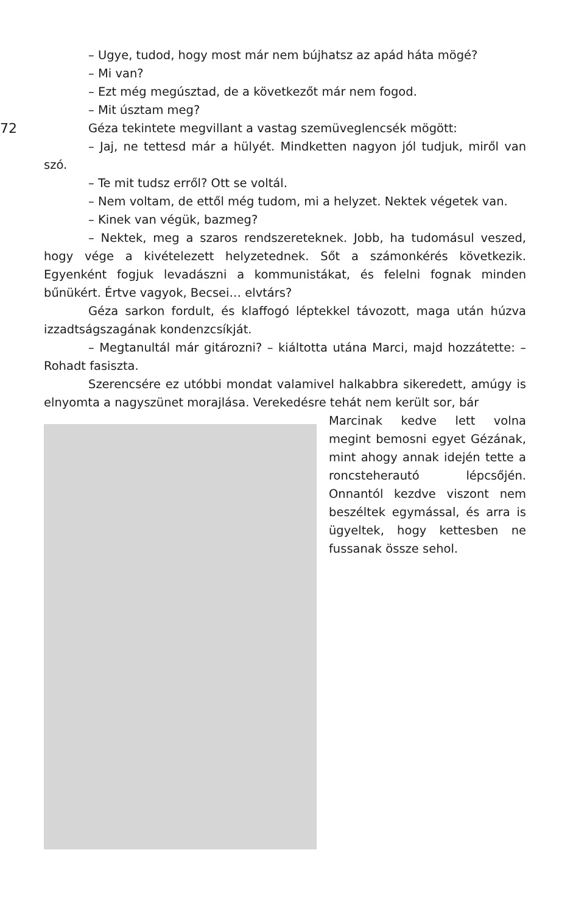– Ugye, tudod, hogy most már nem bújhatsz az apád háta mögé?
– Mi van?
– Ezt még megúsztad, de a következőt már nem fogod.
– Mit úsztam meg?
72 Géza tekintete megvillant a vastag szemüveglencsék mögött:
– Jaj, ne tettesd már a hülyét. Mindketten nagyon jól tudjuk, miről van szó.
– Te mit tudsz erről? Ott se voltál.
– Nem voltam, de ettől még tudom, mi a helyzet. Nektek végetek van.
– Kinek van végük, bazmeg?
– Nektek, meg a szaros rendszereteknek. Jobb, ha tudomásul veszed, hogy vége a kivételezett helyzetednek. Sőt a számonkérés következik. Egyenként fogjuk levadászni a kommunistákat, és felelni fognak minden bűnükért. Értve vagyok, Becsei… elvtárs?
Géza sarkon fordult, és klaffogó léptekkel távozott, maga után húzva izzadtságszagának kondenzcsíkját.
– Megtanultál már gitározni? – kiáltotta utána Marci, majd hozzátette: – Rohadt fasiszta.
Szerencsére ez utóbbi mondat valamivel halkabbra sikeredett, amúgy is elnyomta a nagyszünet morajlása. Verekedésre tehát nem került sor, bár
Marcinak kedve lett volna megint bemosni egyet Gézának, mint ahogy annak idején tette a roncsteherautó lépcsőjén. Onnantól kezdve viszont nem beszéltek egymással, és arra is ügyeltek, hogy kettesben ne fussanak össze sehol.